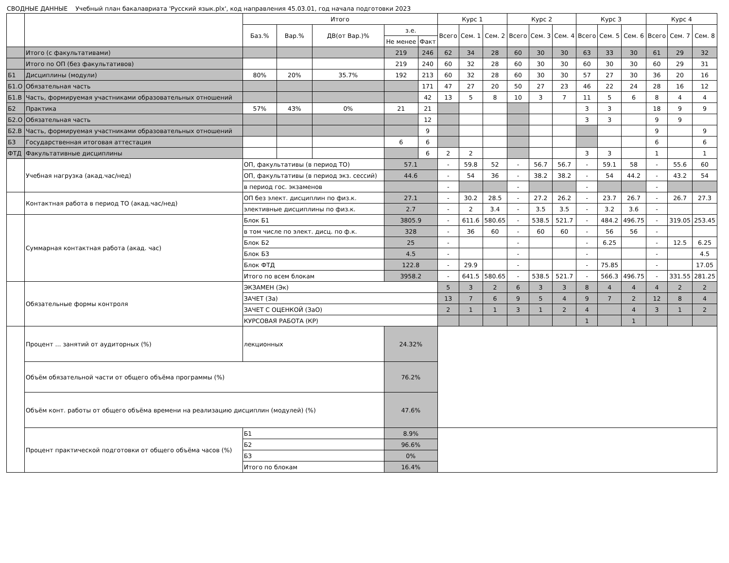СВОДНЫЕ ДАННЫЕ Учебный план бакалавриата 'Русский язык.plx', код направления 45.03.01, год начала подготовки 2023
| | | Итого | | | | | Курс 1 | | | Курс 2 | | | Курс 3 | | | Курс 4 | | |
| --- | --- | --- | --- | --- | --- | --- | --- | --- | --- | --- | --- | --- | --- | --- | --- | --- | --- | --- |
| | | Баз.% | Вар.% | ДВ(от Вар.)% | з.е. | | Всего | Сем. 1 | Сем. 2 | Всего | Сем. 3 | Сем. 4 | Всего | Сем. 5 | Сем. 6 | Всего | Сем. 7 | Сем. 8 |
| | | | | | Не менее | Факт | | | | | | | | | | | | |
| | Итого (с факультативами) | | | | 219 | 246 | 62 | 34 | 28 | 60 | 30 | 30 | 63 | 33 | 30 | 61 | 29 | 32 |
| | Итого по ОП (без факультативов) | | | | 219 | 240 | 60 | 32 | 28 | 60 | 30 | 30 | 60 | 30 | 30 | 60 | 29 | 31 |
| Б1 | Дисциплины (модули) | 80% | 20% | 35.7% | 192 | 213 | 60 | 32 | 28 | 60 | 30 | 30 | 57 | 27 | 30 | 36 | 20 | 16 |
| Б1.О | Обязательная часть | | | | | 171 | 47 | 27 | 20 | 50 | 27 | 23 | 46 | 22 | 24 | 28 | 16 | 12 |
| Б1.В | Часть, формируемая участниками образовательных отношений | | | | | 42 | 13 | 5 | 8 | 10 | 3 | 7 | 11 | 5 | 6 | 8 | 4 | 4 |
| Б2 | Практика | 57% | 43% | 0% | 21 | 21 | | | | | | | 3 | 3 | | 18 | 9 | 9 |
| Б2.О | Обязательная часть | | | | | 12 | | | | | | | 3 | 3 | | 9 | 9 | |
| Б2.В | Часть, формируемая участниками образовательных отношений | | | | | 9 | | | | | | | | | | 9 | | 9 |
| Б3 | Государственная итоговая аттестация | | | | 6 | 6 | | | | | | | | | | 6 | | 6 |
| ФТД | Факультативные дисциплины | | | | | 6 | 2 | 2 | | | | | 3 | 3 | | 1 | | 1 |
| | Учебная нагрузка (акад.час/нед) | ОП, факультативы (в период ТО) | | | 57.1 | | - | 59.8 | 52 | - | 56.7 | 56.7 | - | 59.1 | 58 | - | 55.6 | 60 |
| | | ОП, факультативы (в период экз. сессий) | | | 44.6 | | - | 54 | 36 | - | 38.2 | 38.2 | - | 54 | 44.2 | - | 43.2 | 54 |
| | | в период гос. экзаменов | | | | | - | | | - | | | - | | | - | | |
| | Контактная работа в период ТО (акад.час/нед) | ОП без элект. дисциплин по физ.к. | | | 27.1 | | - | 30.2 | 28.5 | - | 27.2 | 26.2 | - | 23.7 | 26.7 | - | 26.7 | 27.3 |
| | | элективные дисциплины по физ.к. | | | 2.7 | | - | 2 | 3.4 | - | 3.5 | 3.5 | - | 3.2 | 3.6 | - | | |
| | Суммарная контактная работа (акад. час) | Блок Б1 | | | 3805.9 | | - | 611.6 | 580.65 | - | 538.5 | 521.7 | - | 484.2 | 496.75 | - | 319.05 | 253.45 |
| | | в том числе по элект. дисц. по ф.к. | | | 328 | | - | 36 | 60 | - | 60 | 60 | - | 56 | 56 | - | | |
| | | Блок Б2 | | | 25 | | - | | | - | | | - | 6.25 | | - | 12.5 | 6.25 |
| | | Блок Б3 | | | 4.5 | | - | | | - | | | - | | | - | | 4.5 |
| | | Блок ФТД | | | 122.8 | | - | 29.9 | | - | | | - | 75.85 | | - | | 17.05 |
| | | Итого по всем блокам | | | 3958.2 | | - | 641.5 | 580.65 | - | 538.5 | 521.7 | - | 566.3 | 496.75 | - | 331.55 | 281.25 |
| | Обязательные формы контроля | ЭКЗАМЕН (Эк) | | | | | 5 | 3 | 2 | 6 | 3 | 3 | 8 | 4 | 4 | 4 | 2 | 2 |
| | | ЗАЧЕТ (За) | | | | | 13 | 7 | 6 | 9 | 5 | 4 | 9 | 7 | 2 | 12 | 8 | 4 |
| | | ЗАЧЕТ С ОЦЕНКОЙ (ЗаО) | | | | | 2 | 1 | 1 | 3 | 1 | 2 | 4 | | 4 | 3 | 1 | 2 |
| | | КУРСОВАЯ РАБОТА (КР) | | | | | | | | | | | 1 | | 1 | | | |
| | Процент ... занятий от аудиторных (%) | лекционных | | | 24.32% | | | | | | | | | | | | | |
| | Объём обязательной части от общего объёма программы (%) | | | | 76.2% | | | | | | | | | | | | | |
| | Объём конт. работы от общего объёма времени на реализацию дисциплин (модулей) (%) | | | | 47.6% | | | | | | | | | | | | | |
| | Процент практической подготовки от общего объёма часов (%) | Б1 | | | 8.9% | | | | | | | | | | | | | |
| | | Б2 | | | 96.6% | | | | | | | | | | | | | |
| | | Б3 | | | 0% | | | | | | | | | | | | | |
| | | Итого по блокам | | | 16.4% | | | | | | | | | | | | | |